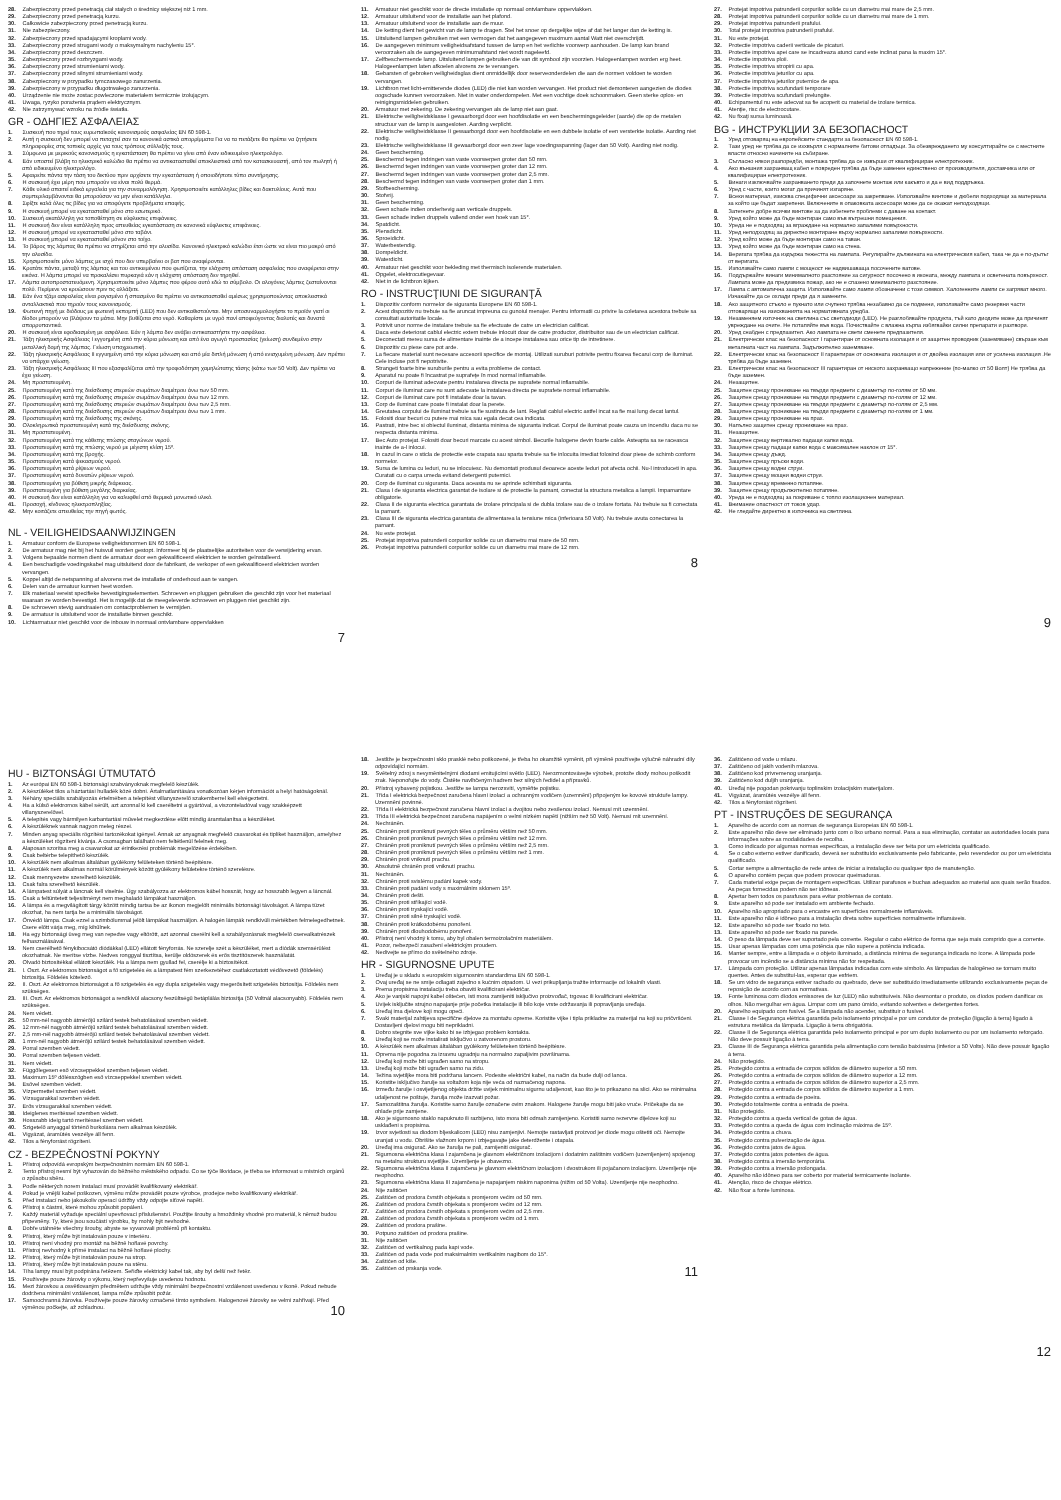28. Zabezpieczony przed penetracją ciał stałych o średnicy większej niż 1 mm.
29. Zabezpieczony przed penetracją kurzu.
30. Całkowicie zabezpieczony przed penetracją kurzu.
31. Nie zabezpieczony.
32. Zabezpieczony przed spadającymi kroplami wody.
33. Zabezpieczony przed strugami wody o maksymalnym nachyleniu 15°.
34. Zabezpieczony przed deszczem.
35. Zabezpieczony przed rozbryzgami wody.
36. Zabezpieczony przed strumieniami wody.
37. Zabezpieczony przed silnymi strumieniami wody.
38. Zabezpieczony w przypadku tymczasowego zanurzenia.
39. Zabezpieczony w przypadku długotrwałego zanurzenia.
40. Urządzenie nie może zostac powleczone materiałem termicznie izolującym.
41. Uwaga, ryzyko porażenia prądem elektrycznym.
42. Nie zatrzymywać wzroku na źródle światła.
GR - ΟΔΗΓΙΕΣ ΑΣΦΑΛΕΙΑΣ
1. Συσκευή που τηρεί τους ευρωπαϊκούς κανονισμούς ασφαλείας EN 60 598-1.
2. Αυτή η συσκευή δεν μπορεί να πεταχτεί σαν τα κανονικά αστικά απορρίμματα Για να τα πετάξετε θα πρέπει να ζητήσετε πληροφορίες στις τοπικές αρχές για τους τρόπους σύλλεξής τους.
3. Σύμφωνα με μερικούς κανονισμούς η εγκατάσταση θα πρέπει να γίνει από έναν ειδικευμένο ηλεκτρολόγο.
4. Εάν υποστεί βλάβη το ηλεκτρικό καλώδιο θα πρέπει να αντικατασταθεί αποκλειστικά από τον κατασκευαστή, από τον πωλητή ή από ειδικευμένο ηλεκτρολόγο.
5. Αφαιρείτε πάντα την τάση του δικτύου πριν αρχίσετε την εγκατάσταση ή οποιοδήποτε τύπο συντήρησης.
6. Η συσκευή έχει μέρη που μπορούν να είναι πολύ θερμά.
7. Κάθε υλικό απαιτεί ειδικά εργαλεία για την συναρμολόγηση. Χρησιμοποιείτε κατάλληλες βίδες και δακτυλίους. Αυτά που συμπεριλαμβάνονται θα μπορούσαν να μην είναι κατάλληλα.
8. Σφίξτε καλά όλες τις βίδες για να αποφύγετε προβλήματα επαφής.
9. Η συσκευή μπορεί να εγκατασταθεί μόνο στο εσωτερικό.
10. Συσκευή ακατάλληλη για τοποθέτηση σε εύφλεκτες επιφάνειες.
11. Η συσκευή δεν είναι κατάλληλη προς απευθείας εγκατάσταση σε κανονικά εύφλεκτες επιφάνειες.
12. Η συσκευή μπορεί να εγκατασταθεί μόνο στο ταβάνι.
13. Η συσκευή μπορεί να εγκατασταθεί μόνον στο τοίχο.
14. Το βάρος της λάμπας θα πρέπει να στηρίζεται από την αλυσίδα. Κανονικό ηλεκτρικό καλώδιο έτσι ώστε να είναι πιο μακρύ από την αλυσίδα.
15. Χρησιμοποιείτε μόνο λάμπες με ισχύ που δεν υπερβαίνει οι βατ που αναφέρονται.
16. Κρατάτε πάντα, μεταξύ της λάμπας και του αντικειμένου που φωτίζεται, την ελάχιστη απόσταση ασφαλείας που αναφέρεται στην εικόνα. Η λάμπα μπορεί να προκαλέσει πυρκαγιά εάν η ελάχιστη απόσταση δεν τηρηθεί.
17. Λάμπα αυτοπροστατευόμενη. Χρησιμοποιείτε μόνο λάμπες που φέρου αυτό εδώ το σύμβολο. Οι αλογόνες λάμπες ζεσταίνονται πολύ. Περίμενε να κρυώσουν πριν τις αλλάξετε.
18. Εάν ένα τζάμι ασφαλείας είναι ραγισμένο ή σπασμένο θα πρέπει να αντικατασταθεί αμέσως χρησιμοποιώντας αποκλειστικά ανταλλακτικά που τηρούν τους κανονισμούς.
19. Φωτεινή πηγή με διόδους με φωτεινή εκπομπή (LED) που δεν αντικαθιστούνται. Μην αποσυναρμολογήστε το προϊόν γιατί οι δίοδοι μπορούν να βλάψουν τα μάτια. Μην βυθίζεται στο νερό. Καθαρίστε με υγρό πανί αποφεύγοντας διαλυτές και δυνατά απορρυπαντικά.
20. Η συσκευή είναι εφοδιασμένη με ασφάλεια. Εάν η λάμπα δεν ανάβει αντικαταστήστε την ασφάλεια.
21. Τάξη ηλεκτρικής Ασφάλειας I εγγυημένη από την κύρια μόνωση και από ένα αγωγό προστασίας (γείωση) συνδεμένο στην μεταλλική δομή της λάμπας. Γείωση υποχρεωτική.
22. Τάξη ηλεκτρικής Ασφάλειας II εγγυημένη από την κύρια μόνωση και από μία διπλή μόνωση ή από ενισχυμένη μόνωση. Δεν πρέπει να υπάρχει γείωση.
23. Τάξη ηλεκτρικής Ασφάλειας III που εξασφαλίζεται από την τροφοδότηση χαμηλώτατης τάσης (κάτω των 50 Volt). Δεν πρέπει να έχει γείωση.
24. Μη προστατευμένη.
25. Προστατευμένη κατά της διείσδυσης στερεών σωμάτων διαμέτρου άνω των 50 mm.
26. Προστατευμένη κατά της διείσδυσης στερεών σωμάτων διαμέτρου άνω των 12 mm.
27. Προστατευμένη κατά της διείσδυσης στερεών σωμάτων διαμέτρου άνω των 2,5 mm.
28. Προστατευμένη κατά της διείσδυσης στερεών σωμάτων διαμέτρου άνω των 1 mm.
29. Προστατευμένη κατά της διείσδυσης της σκόνης.
30. Ολοκληρωτικά προστατευμένη κατά της διείσδυσης σκόνης.
31. Μη προστατευμένη.
32. Προστατευμένη κατά της κάθετης πτώσης σταγώνων νερού.
33. Προστατευμένη κατά της πτώσης νερού με μέγιστη κλίση 15º.
34. Προστατευμένη κατά της βροχής.
35. Προστατευμένη κατά ψεκασμούς νερού.
36. Προστατευμένη κατά ρίψεων νερού.
37. Προστατευμένη κατά δυνατών ρίψεων νερού.
38. Προστατευμένη για βύθιση μικρής διάρκειας.
39. Προστατευμένη για βύθιση μεγάλης διαρκείας.
40. Η συσκευή δεν είναι κατάλληλη για να καλυφθεί από θερμικά μονωτικό υλικό.
41. Προσοχή, κίνδυνος ηλεκτροπληξίας.
42. Μην κοιτάζετε απευθείας την πηγή φωτός.
NL - VEILIGHEIDSAANWIJZINGEN
1. Armatuur conform de Europese veiligheidsnormen EN 60 598-1.
2. De armatuur mag niet bij het huisvuil worden gestopt. Informeer bij de plaatselijke autoriteiten voor de verwijdering ervan.
3. Volgens bepaalde normen dient de armatuur door een gekwalificeerd elektricien te worden geïnstalleerd.
4. Een beschadigde voedingskabel mag uitsluitend door de fabrikant, de verkoper of een gekwalificeerd elektricien worden vervangen.
5. Koppel altijd de netspanning af alvorens met de installatie of onderhoud aan te vangen.
6. Delen van de armatuur kunnen heet worden.
7. Elk materiaal vereist specifieke bevestigingselementen. Schroeven en pluggen gebruiken die geschikt zijn voor het materiaal waaraan ze worden bevestigd. Het is mogelijk dat de meegeleverde schroeven en pluggen niet geschikt zijn.
8. De schroeven stevig aandraaien om contactproblemen te vermijden.
9. De armatuur is uitsluitend voor de installatie binnen geschikt.
10. Lichtarmatuur niet geschikt voor de inbouw in normaal ontvlambare oppervlakken
7
11. Armatuur niet geschikt voor de directe installatie op normaal ontvlambare oppervlakken.
12. Armatuur uitsluitend voor de installatie aan het plafond.
13. Armatuur uitsluitend voor de installatie aan de muur.
14. De ketting dient het gewicht van de lamp te dragen. Stel het snoer op dergelijke wijze af dat het langer dan de ketting is.
15. Uitsluitend lampen gebruiken met een vermogen dat het aangegeven maximum aantal Watt niet overschrijdt.
16. De aangegeven minimum veiligheidsafstand tussen de lamp en het verlichte voorwerp aanhouden. De lamp kan brand veroorzaken als de aangegeven minimumafstand niet wordt nageleefd.
17. Zelfbeschermende lamp. Uitsluitend lampen gebruiken die van dit symbool zijn voorzien. Halogeenlampen worden erg heet. Halogeenlampen laten afkoelen alvorens ze te vervangen.
18. Gebarsten of gebroken veiligheidsglas dient onmiddellijk door reserveonderdelen die aan de normen voldoen te worden vervangen.
19. Lichtbron met licht-emitterende diodes (LED) die niet kan worden vervangen. Het product niet demonteren aangezien de diodes oogschade kunnen veroorzaken. Niet in water onderdompelen. Met een vochtige doek schoonmaken. Geen sterke oplos- en reinigingsmiddelen gebruiken.
20. Armatuur met zekering. De zekering vervangen als de lamp niet aan gaat.
21. Elektrische veiligheidsklasse I gewaarborgd door een hoofdisolatie en een beschermingsgeleider (aarde) die op de metalen structuur van de lamp is aangesloten. Aarding verplicht.
22. Elektrische veiligheidsklasse II gewaarborgd door een hoofdisolatie en een dubbele isolatie of een versterkte isolatie. Aarding niet nodig.
23. Elektrische veiligheidsklasse III gewaarborgd door een zeer lage voedingsspanning (lager dan 50 Volt). Aarding niet nodig.
24. Geen bescherming.
25. Beschermd tegen indringen van vaste voorwerpen groter dan 50 mm.
26. Beschermd tegen indringen van vaste voorwerpen groter dan 12 mm.
27. Beschermd tegen indringen van vaste voorwerpen groter dan 2,5 mm.
28. Beschermd tegen indringen van vaste voorwerpen groter dan 1 mm.
29. Stofbescherming.
30. Stofvrij.
31. Geen bescherming.
32. Geen schade indien onderhevig aan verticale druppels.
33. Geen schade indien druppels vallend onder een hoek van 15°.
34. Spatdicht.
35. Plensdicht.
36. Sproeidicht.
37. Waterbestendig.
38. Dompeldicht.
39. Waterdicht.
40. Armatuur niet geschikt voor bekleding met thermisch isolerende materialen.
41. Opgelet, elektrocutiegevaar.
42. Niet in de lichtbron kijken.
RO - INSTRUCŢIUNI DE SIGURANŢĂ
1. Dispozitiv conform normelor de siguranta Europene EN 60 598-1.
2. Acest dispozitiv nu trebuie sa fie aruncat impreuna cu gunoiul menajer. Pentru informatii cu privire la coletarea acestora trebuie sa consultati autoritatile locale.
3. Potrivit unor norme de instalare trebuie sa fie efectuate de catre un electrician calificat.
4. Daca este deteriorat cablul electric extern trebuie inlocuit doar de catre productor, distribuitor sau de un electrician calificat.
5. Deconectati mereu sursa de alimentare inainte de a incepe instalarea sau orice tip de intretinere.
6. Dispozitiv cu piese care pot arde.
7. La fiecare material sunt necesare accesorii specifice de montaj. Utilizati suruburi potrivite pentru fixarea fiecarui corp de iluminat. Cele incluse pot fi nepotrivite.
8. Strangeti foarte bine suruburile pentru a evita probleme de contact.
9. Aparatul nu poate fi încastrat pe suprafeţe în mod normal inflamabile.
10. Corpuri de iluminat adecvate pentru instalarea directa pe suprafete normal inflamabile.
11. Corpuri de iluminat care nu sunt adecvate la instalarea directa pe suprafete normal inflamabile.
12. Corpuri de iluminat care pot fi instalate doar la tavan.
13. Corp de iluminat care poate fi instalat doar la perete.
14. Greutatea corpului de iluminat trebuie sa fie sustinuta de lant. Reglati cablul electric astfel incat sa fie mai lung decat lantul.
15. Folositi doar becuri cu putere mai mica sau egala decat cea indicata.
16. Pastrati, intre bec si obiectul iluminat, distanta minima de siguranta indicat. Corpul de iluminat poate cauza un incendiu daca nu se respecta distanta minima.
17. Bec Auto protejat. Folositi doar becuri marcate cu acest simbol. Becurile halogene devin foarte calde. Asteapta sa se raceasca inainte de a-l inlocui.
18. In cazul in care o sticla de protectie este crapata sau sparta trebuie sa fie inlocuita imediat folosind doar piese de schimb conform normelor.
19. Sursa de lumina cu leduri, nu se inlocuiesc. Nu demontati produsul deoarece aceste leduri pot afecta ochii. Nu-l introduceti in apa. Curatati cu o carpa umeda evitand detergenti puternici.
20. Corp de iluminat cu siguranta. Daca aceasta nu se aprinde schimbati siguranta.
21. Clasa I de siguranta electrica garantat de isolare si de protectie la pamant, conectat la structura metalica a lampii. Impamantare obligatorie.
22. Clasa II de siguranta electrica garantata de izolare principala si de dubla izolare sau de o izolare fortata. Nu trebuie sa fi conectata la pamant.
23. Clasa III de siguranta electrica garantata de alimentarea la tensiune mica (inferioara 50 Volt). Nu trebuie avuta conectarea la pamant.
24. Nu este protejat.
25. Protejat impotriva patrunderii corpurilor solide cu un diametru mai mare de 50 mm.
26. Protejat impotriva patrunderii corpurilor solide cu un diametru mai mare de 12 mm.
8
27. Protejat impotriva patrunderii corpurilor solide cu un diametru mai mare de 2,5 mm.
28. Protejat impotriva patrunderii corpurilor solide cu un diametru mai mare de 1 mm.
29. Protejat impotriva patrunderii prafului.
30. Total protejat impotriva patrunderii prafului.
31. Nu este protejat.
32. Protectie impotriva caderii verticale de picaturi.
33. Protectie impotriva apei care se incadreaza atunci cand este inclinat pana la maxim 15°.
34. Protectie impotriva ploii.
35. Protectie impotriva stropirii cu apa.
36. Protectie impotriva jeturilor cu apa.
37. Protectie impotriva jeturilor puternice de apa.
38. Protectie impotriva scufundarii temporare
39. Protectie impotriva scufundarii prelungite.
40. Echipamentul nu este adecvat sa fie acoperit cu material de izolare termica.
41. Atenţie, risc de electrocutare.
42. Nu fixaţi sursa luminoasă.
BG - ИНСТРУКЦИИ ЗА БЕЗОПАСНОСТ
1. Уред отговарящ на европейските стандарти за безопасност EN 60 598-1.
2. Тази уред не трябва да се изхвърля с нормалните битови отпадъци. За обезвреждането му консултирайте се с местните власти относно начините на събиране.
3. Съгласно някои разпоредби, монтажа трябва да се извърши от квалифициран електротехник.
4. Ако външния захранващ кабел е повреден трябва да бъде заменен единствено от производителя, доставчика или от квалифициран електротехник.
5. Винаги изключвайте захранването преди да започнете монтаж или какъвто и да е вид поддръжка.
6. Уред с части, които могат да причинят изгаряне.
7. Всеки материал, изисква специфични аксесоари за закрепване. Използвайте винтове и дюбели подходящи за материала за който ще бъдат закрепени. Включените в опаковката аксесоари може да се окажат неподходящи.
8. Затегнете добре всички винтове за да избегнете проблеми с даване на контакт.
9. Уред който може да бъде монтиран само във вътрешни помещения.
10. Уреда не е подходящ за вграждане на нормално запалими повърхности.
11. Уред неподходящ за директно монтиране върху нормално запалими повърхности.
12. Уред който може да бъде монтиран само на таван.
13. Уред който може да бъде монтиран само на стена.
14. Веригата трябва да издържа тежестта на лампата. Регулирайте дължината на електрическия кабел, така че да е по-дълъг от веригата.
15. Използвайте само лампи с мощност не надвишаваща посочените ватове.
16. Поддържайте винаги минималното разстояние за сигурност посочено в иконата, между лампата и осветената повърхност. Лампата може да предизвика пожар, ако не е спазено минималното разстояние.
17. Лампа с автоматична защита. Използвайте само лампи обозначени с този символ. Халогенните лампи се загряват много. Изчакайте да се охлади преди да я замените.
18. Ако защитното стъкло е пукнато или счупено трябва незабавно да се подмени, използвайте само резервни части отговарящи на изискванията на нормативната уредба.
19. Незаменяем източник на светлина със светодиоди (LED). Не разглобявайте продукта, тъй като диодите може да причинят увреждане на очите. Не потапяйте във вода. Почиствайте с влажна кърпа избягвайки силни препарати и разтвори.
20. Уред снабден с предпазител. Ако лампата не свети сменете предпазителя.
21. Електрически клас на безопасност I гарантиран от основната изолация и от защитен проводник (заземяване) свързан към металната част на лампата. Задължително заземяване.
22. Електрически клас на безопасност II гарантиран от основната изолация и от двойна изолация или от усилена изолация .Не трябва да бъде заземен.
23. Електрически клас на безопасност III гарантиран от ниското захранващо напрежение (по-малко от 50 Волт) Не трябва да бъде заземен.
24. Незащитен.
25. Защитен срещу проникване на твърди предмети с диаметър по-голям от 50 мм.
26. Защитен срещу проникване на твърди предмети с диаметър по-голям от 12 мм.
27. Защитен срещу проникване на твърди предмети с диаметър по-голям от 2,5 мм.
28. Защитен срещу проникване на твърди предмети с диаметър по-голям от 1 мм.
29. Защитен срещу проникване на прах.
30. Напълно защитен срещу проникване на прах.
31. Незащитен.
32. Защитен срещу вертикално падащи капки вода.
33. Защитен срещу падащи капки вода с максимален наклон от 15°.
34. Защитен срещу дъжд.
35. Защитен срещу пръски води.
36. Защитен срещу водни струи.
37. Защитен срещу мощни водни струи.
38. Защитен срещу временно потапяне.
39. Защитен срещу продължително потапяне.
40. Уреда не е подходящ за покриване с топло изолационен материал.
41. Внимание опастност от токов удар.
42. Не гледайте директно в източника на светлина.
9
HU - BIZTONSÁGI ÚTMUTATÓ
1. Az európai EN 60 598-1 biztonsági szabványoknak megfelelő készülék.
2. A készüléket tilos a háztartási hulladék közé dobni. Ártalmatlanítására vonatkozóan kérjen információt a helyi hatóságoknál.
3. Néhány speciális szabályozás értelmében a telepítést villanyszerelő szakemberrel kell elvégeztetni.
4. Ha a külső elektromos kábel sérült, azt azonnal ki kell cseréltetni a gyártóval, a viszonteladóval vagy szakképzett villanyszerelővel.
5. A telepítés vagy bármilyen karbantartási művelet megkezdése előtt mindig áramtalanítsa a készüléket.
6. A készüléknek vannak nagyon meleg részei.
7. Minden anyag speciális rögzítési tartozékokat igényel. Annak az anyagnak megfelelő csavarokat és tipliket használjon, amelyhez a készüléket rögzíteni kívánja. A csomagban található nem feltétlenül felelnek meg.
8. Alaposan szorítsa meg a csavarokat az érintkezési problémák megelőzése érdekében.
9. Csak beltérbe telepíthető készülék.
10. A készülék nem alkalmas általában gyúlékony felületeken történő beépítésre.
11. A készülék nem alkalmas normál körülmények között gyúlékony felületekre történő szerelésre.
12. Csak mennyezetre szerelhető készülék.
13. Csak falra szerelhető készülék.
14. A lámpatest súlyát a láncnak kell viselnie. Úgy szabályozza az elektromos kábel hosszát, hogy az hosszabb legyen a láncnál.
15. Csak a feltüntetett teljesítményt nem meghaladó lámpákat használjon.
16. A lámpa és a megvilágított tárgy között mindig tartsa be az ikonon megjelölt minimális biztonsági távolságot. A lámpa tüzet okozhat, ha nem tartja be a minimális távolságot.
17. Önvédő lámpa. Csak ezzel a szimbólummal jelölt lámpákat használjon. A halogén lámpák rendkívüli mértékben felmelegedhetnek. Csere előtt várja meg, míg kihűlnek.
18. Ha egy biztonsági üveg meg van repedve vagy eltörött, azt azonnal cserélni kell a szabályozásnak megfelelő cserealkatrészek felhasználásával.
19. Nem cserélhető fénykibocsátó diódákkal (LED) ellátott fényforrás. Ne szerelje szét a készüléket, mert a diódák szemsérülést okozhatnak. Ne merítse vízbe. Nedves ronggyal tisztítsa, kerülje oldószerek és erős tisztítószerek használatát.
20. Olvadó biztosítékkal ellátott készülék. Ha a lámpa nem gyullad fel, cserélje ki a biztosítékot.
21. I. Oszt. Az elektromos biztonságot a fő szigetelés és a lámpatest fém szerkezetéhez csatlakoztatott védővezető (földelés) biztosítja. Földelés kötelező.
22. II. Oszt. Az elektromos biztonságot a fő szigetelés és egy dupla szigetelés vagy megerősített szigetelés biztosítja. Földelés nem szükséges.
23. III. Oszt. Az elektromos biztonságot a rendkívül alacsony feszültségű betáplálás biztosítja (50 Voltnál alacsonyabb). Földelés nem szükséges.
24. Nem védett.
25. 50 mm-nél nagyobb átmérőjű szilárd testek behatolásával szemben védett.
26. 12 mm-nél nagyobb átmérőjű szilárd testek behatolásával szemben védett.
27. 2,5 mm-nél nagyobb átmérőjű szilárd testek behatolásával szemben védett.
28. 1 mm-nél nagyobb átmérőjű szilárd testek behatolásával szemben védett.
29. Porral szemben védett.
30. Porral szemben teljesen védett.
31. Nem védett.
32. Függőlegesen eső vízcseppekkel szemben teljesen védett.
33. Maximum 15º dőlésszögben eső vízcseppekkel szemben védett.
34. Esővel szemben védett.
35. Vízpermettel szemben védett.
36. Vízsugarakkal szemben védett.
37. Erős vízsugarakkal szemben védett.
38. Ideiglenes merítéssel szemben védett.
39. Hosszabb ideig tartó merítéssel szemben védett.
40. Szigetelő anyaggal történő burkolásra nem alkalmas készülék.
41. Vigyázat, áramütés veszélye áll fenn.
42. Tilos a fényforrást rögzíteni.
CZ - BEZPEČNOSTNÍ POKYNY
1. Přístroj odpovídá evropským bezpečnostním normám EN 60 598-1.
2. Tento přístroj nesmí být vyhazován do běžného městského odpadu. Co se týče likvidace, je třeba se informovat u místních orgánů o způsobu sběru.
3. Podle některých norem instalaci musí provádět kvalifikovaný elektrikář.
4. Pokud je vnější kabel poškozen, výměnu může provádět pouze výrobce, prodejce nebo kvalifikovaný elektrikář.
5. Před instalací nebo jakoukoliv operací údržby vždy odpojte síťové napětí.
6. Přístroj s částmi, které mohou způsobit popálení.
7. Každý materiál vyžaduje speciální upevňovací příslušenství. Použijte šrouby a hmoždinky vhodné pro materiál, k němuž budou připevněny. Ty, které jsou součástí výrobku, by mohly být nevhodné.
8. Dobře utáhněte všechny šrouby, abyste se vyvarovali problémů při kontaktu.
9. Přístroj, který může být instalován pouze v interiéru.
10. Přístroj není vhodný pro montáž na běžně hořlavé povrchy.
11. Přístroj nevhodný k přímé instalaci na běžně hořlavé plochy.
12. Přístroj, který může být instalován pouze na strop.
13. Přístroj, který může být instalován pouze na stěnu.
14. Tíha lampy musí být podpírána řetězem. Seřiďte elektrický kabel tak, aby byl delší než řetěz.
15. Používejte pouze žárovky o výkonu, který nepřevyšuje uvedenou hodnotu.
16. Mezi žárovkou a osvětlovaným předmětem udržujte vždy minimální bezpečnostní vzdálenost uvedenou v ikoně. Pokud nebude dodržena minimální vzdálenost, lampa může způsobit požár.
17. Samoochranná žárovka. Používejte pouze žárovky označené tímto symbolem. Halogenové žárovky se velmi zahřívají. Před výměnou počkejte, až zchladnou.
10
18. Jestliže je bezpečnostní sklo prasklé nebo poškozené, je třeba ho okamžitě vyměnit, při výměně používejte výlučně náhradní díly odpovídající normám.
19. Světelný zdroj s nevyměnitelnými diodami emitujícími světlo (LED). Nerozmontovávejte výrobek, protože diody mohou poškodit zrak. Neponořujte do vody. Čistěte navlhčeným hadrem bez silných ředidel a přípravků.
20. Přístroj vybavený pojistkou. Jestliže se lampa nerozsvítí, vyměňte pojistku.
21. Třída I elektrická bezpečnost zaručena hlavní izolací a ochranným vodičem (uzemnění) připojeným ke kovové struktuře lampy. Uzemnění povinné.
22. Třída II elektrická bezpečnost zaručena hlavní izolací a dvojitou nebo zesílenou izolací. Nemusí mít uzemnění.
23. Třída III elektrická bezpečnost zaručena napájením o velmi nízkém napětí (nižším než 50 Volt). Nemusí mít uzemnění.
24. Nechráněn.
25. Chráněn proti proniknutí pevných těles o průměru větším než 50 mm.
26. Chráněn proti proniknutí pevných těles o průměru větším než 12 mm.
27. Chráněn proti proniknutí pevných těles o průměru větším než 2,5 mm.
28. Chráněn proti proniknutí pevných těles o průměru větším než 1 mm.
29. Chráněn proti vniknutí prachu.
30. Absolutně chráněn proti vniknutí prachu.
31. Nechráněn.
32. Chráněn proti svislému padání kapek vody.
33. Chráněn proti padání vody s maximálním sklonem 15º.
34. Chráněn proti dešti.
35. Chráněn proti stříkající vodě.
36. Chráněn proti tryskající vodě.
37. Chráněn proti silně tryskající vodě.
38. Chráněn proti krátkodobému ponoření.
39. Chráněn proti dlouhodobému ponoření.
40. Přístroj není vhodný k tomu, aby byl obalen termoizolačním materiálem.
41. Pozor, nebezpečí zasažení elektrickým proudem.
42. Nedívejte se přímo do světelného zdroje.
HR - SIGURNOSNE UPUTE
1. Uređaj je u skladu s europskim sigurnosnim standardima EN 60 598-1.
2. Ovaj uređaj se ne smije odlagati zajedno s kućnim otpadom. U vezi prikupljanja tražite informacije od lokalnih vlasti.
3. Prema propisima instalaciju treba obaviti kvalificirani električar.
4. Ako je vanjski napojni kabel oštećen, isti mora zamijeniti isključivo proizvođač, trgovac ili kvalificirani električar.
5. Uvijek isključite strujno napajanje prije početka instalacije ili bilo koje vrste održavanja ili popravljanja uređaja.
6. Uređaj ima djelove koji mogu opeći.
7. Svaki materijal zahtijeva specifične djelove za montažu opreme. Koristite vijke i tipla prikladne za materijal na koji su pričvršćeni. Dostavljeni djelovi mogu biti neprikladni.
8. Dobro stegnite sve vijke kako bi se izbjegao problem kontakta.
9. Uređaj koji se može instalirati isključivo u zatvorenom prostoru.
10. A készülék nem alkalmas általában gyúlékony felületeken történő beépítésre.
11. Oprema nije pogodna za izravnu ugradnju na normalno zapaljivim površinama.
12. Uređaj koji može biti ugrađen samo na stropu.
13. Uređaj koji može biti ugrađen samo na zidu.
14. Težina svjetiljke mora biti podržana lancem. Podesite električni kabel, na način da bude dulji od lanca.
15. Koristite isključivo žarulje sa voltažom koja nije veća od naznačenog napona.
16. Između žarulje i osvijetljenog objekta držite uvijek minimalnu sigurnu udaljenost, kao što je to prikazano na slici. Ako se minimalna udaljenost ne poštuje, žarulja može izazvati požar.
17. Samozaštitna žarulja. Koristite samo žarulje označene ovim znakom. Halogene žarulje mogu biti jako vruće. Pričekajte da se ohlade prije zamjene.
18. Ako je sigurnosno staklo napuknuto ili razbijeno, isto mora biti odmah zamijenjeno. Koristiti samo rezervne dijelove koji su usklađeni s propisima.
19. Izvor svjetlosti sa diodom bljeskalicom (LED) nisu zamjenjivi. Nemojte rastavljati proizvod jer diode mogu oštetiti oči. Nemojte uranjati u vodu. Obrišite vlažnom krpom i izbjegavajte jake deterdžente i otapala.
20. Uređaj ima osigurač. Ako se žarulja ne pali, zamijeniti osigurač.
21. Sigurnosna električna klasa I zajamčena je glavnom električnom izolacijom i dodatnim zaštitnim vodičem (uzemljenjem) spojenog na metalnu strukturu svjetiljke. Uzemljenje je obavezno.
22. Sigurnosna električna klasa II zajamčena je glavnom električnom izolacijom i dvostrukom ili pojačanom izolacijom. Uzemljenje nije neophodno.
23. Sigurnosna električna klasa III zajamčena je napajanjem niskim naponima (nižim od 50 Volta). Uzemljenje nije neophodno.
24. Nije zaštićen
25. Zaštićen od prodora čvrstih objekata s promjerom većim od 50 mm.
26. Zaštićen od prodora čvrstih objekata s promjerom većim od 12 mm.
27. Zaštićen od prodora čvrstih objekata s promjerom većim od 2,5 mm.
28. Zaštićen od prodora čvrstih objekata s promjerom većim od 1 mm.
29. Zaštićen od prodora prašine.
30. Potpuno zaštićen od prodora prašine.
31. Nije zaštićen
32. Zaštićen od vertikalnog pada kapi vode.
33. Zaštićen od pada vode pod maksimalnim vertikalnim nagibom do 15°.
34. Zaštićen od kiše.
35. Zaštićen od prskanja vode.
11
36. Zaštićeno od vode u mlazu.
37. Zaštićeno od jakih vodenih mlazova.
38. Zaštićeno kod privremenog uranjanja.
39. Zaštićeno kod duljih uranjanja.
40. Uređaj nije pogodan pokrivanju toplinskim izolacijskim materijalom.
41. Vigyázat, áramütés veszélye áll fenn.
42. Tilos a fényforrást rögzíteni.
PT - INSTRUÇÕES DE SEGURANÇA
1. Aparelho de acordo com as normas de segurança Europeias EN 60 598-1.
2. Este aparelho não deve ser eliminado junto com o lixo urbano normal. Para a sua eliminação, contatar as autoridades locais para informações sobre as modalidades de recolha.
3. Como indicado por algumas normas específicas, a instalação deve ser feita por um eletricista qualificado.
4. Se o cabo externo estiver danificado, deverá ser substituído exclusivamente pelo fabricante, pelo revendedor ou por um eletricista qualificado.
5. Cortar sempre a alimentação de rede antes de iniciar a instalação ou qualquer tipo de manutenção.
6. O aparelho contém peças que podem provocar queimaduras.
7. Cada material exige peças de montagem específicas. Utilizar parafusos e buchas adequados ao material aos quais serão fixados. As peças fornecidas podem não ser idôneas.
8. Apertar bem todos os parafusos para evitar problemas de contato.
9. Este aparelho só pode ser instalado em ambiente fechado.
10. Aparelho não apropriado para o encastre em superfícies normalmente inflamáveis.
11. Este aparelho não é idôneo para a instalação direta sobre superfícies normalmente inflamáveis.
12. Este aparelho só pode ser fixado no teto.
13. Este aparelho só pode ser fixado na parede.
14. O peso da lâmpada deve ser suportado pela corrente. Regular o cabo elétrico de forma que seja mais comprido que a corrente.
15. Usar apenas lâmpadas com uma potência que não supere a potência indicada.
16. Manter sempre, entre a lâmpada e o objeto iluminado, a distância mínima de segurança indicada no ícone. A lâmpada pode provocar um incêndio se a distância mínima não for respeitada.
17. Lâmpada com proteção. Utilizar apenas lâmpadas indicadas com este símbolo. As lâmpadas de halogêneo se tornam muito quentes. Antes de substituí-las, esperar que esfriem.
18. Se um vidro de segurança estiver rachado ou quebrado, deve ser substituído imediatamente utilizando exclusivamente peças de reposição de acordo com as normativas.
19. Fonte luminosa com díodos emissores de luz (LED) não substituíveis. Não desmontar o produto, os díodos podem danificar os olhos. Não mergulhar em água. Limpar com um pano úmido, evitando solventes e detergentes fortes.
20. Aparelho equipado com fusível. Se a lâmpada não acender, substituir o fusível.
21. Classe I de Segurança elétrica garantida pelo isolamento principal e por um condutor de proteção (ligação à terra) ligado à estrutura metálica da lâmpada. Ligação à terra obrigatória.
22. Classe II de Segurança elétrica garantida pelo isolamento principal e por um duplo isolamento ou por um isolamento reforçado. Não deve possuir ligação à terra.
23. Classe III de Segurança elétrica garantida pela alimentação com tensão baixíssima (inferior a 50 Volts). Não deve possuir ligação à terra.
24. Não protegido.
25. Protegido contra a entrada de corpos sólidos de diâmetro superior a 50 mm.
26. Protegido contra a entrada de corpos sólidos de diâmetro superior a 12 mm.
27. Protegido contra a entrada de corpos sólidos de diâmetro superior a 2,5 mm.
28. Protegido contra a entrada de corpos sólidos de diâmetro superior a 1 mm.
29. Protegido contra a entrada de poeira.
30. Protegido totalmente contra a entrada de poeira.
31. Não protegido.
32. Protegido contra a queda vertical de gotas de água.
33. Protegido contra a queda de água com inclinação máxima de 15º.
34. Protegido contra a chuva.
35. Protegido contra pulverização de água.
36. Protegido contra jatos de água.
37. Protegido contra jatos potentes de água.
38. Protegido contra a imersão temporária.
39. Protegido contra a imersão prolongada.
40. Aparelho não idôneo para ser coberto por material termicamente isolante.
41. Atenção, risco de choque elétrico.
42. Não fixar a fonte luminosa.
12